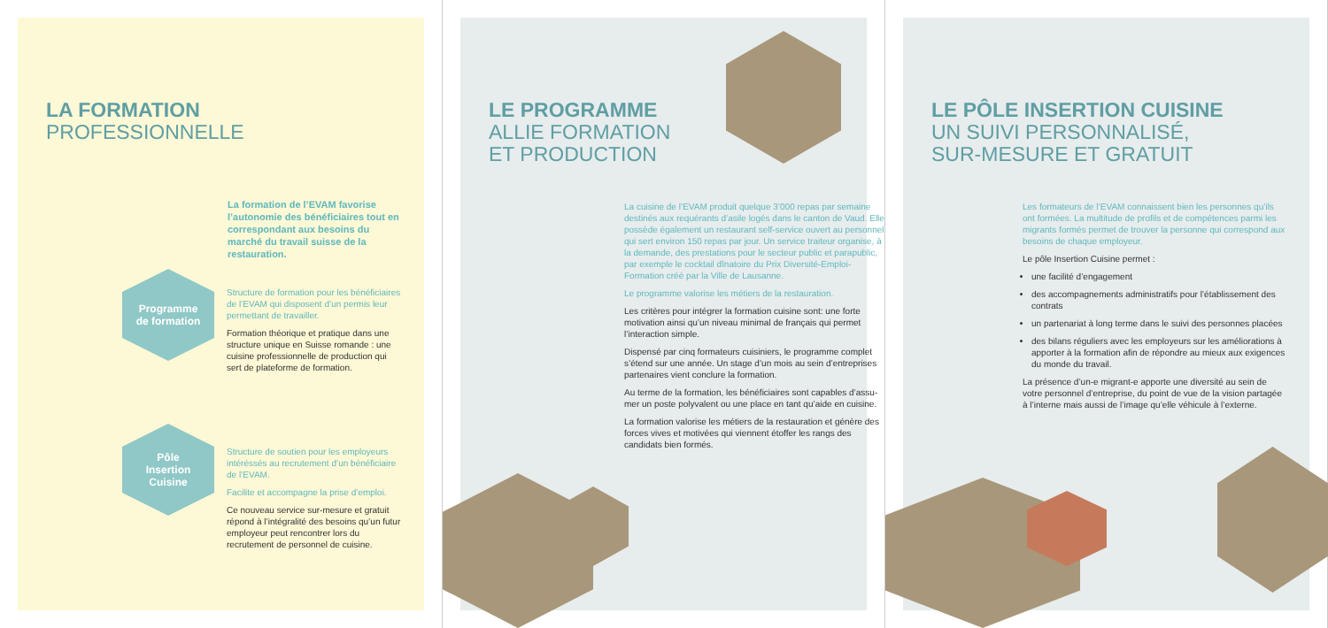LA FORMATION
PROFESSIONNELLE
La formation de l’EVAM favorise l’autonomie des bénéficiaires tout en correspondant aux besoins du marché du travail suisse de la restauration.
Programme
de formation
Structure de formation pour les béné­ficiaires de l’EVAM qui disposent d’un permis leur permettant de travailler.
Formation théorique et pratique dans une structure unique en Suisse romande : une cuisine professionnelle de production qui sert de plateforme de formation.
Pôle
Insertion
Cuisine
Structure de soutien pour les employeurs intéréssés au recrutement d’un béné­ficiaire de l’EVAM.
Facilite et accompagne la prise d’emploi.
Ce nouveau service sur-mesure et gratuit répond à l’intégralité des besoins qu’un futur employeur peut rencontrer lors du recrutement de personnel de cuisine.
LE PROGRAMME
ALLIE FORMATION
ET PRODUCTION
La cuisine de l’EVAM produit quelque 3’000 repas par semaine destinés aux requérants d’asile logés dans le canton de Vaud. Elle possède également un restaurant self-service ouvert au personnel qui sert environ 150 repas par jour. Un service traiteur organise, à la demande, des prestations pour le secteur public et parapublic, par exemple le cocktail dînatoire du Prix Diversité-Emploi-Formation créé par la Ville de Lausanne.
Le programme valorise les métiers de la restauration.
Les critères pour intégrer la formation cuisine sont: une forte motivation ainsi qu’un niveau minimal de français qui permet l’interaction simple.
Dispensé par cinq formateurs cuisiniers, le programme complet s’étend sur une année. Un stage d’un mois au sein d’entreprises partenaires vient conclure la formation.
Au terme de la formation, les bénéficiaires sont capables d’assu­mer un poste polyvalent ou une place en tant qu’aide en cuisine.
La formation valorise les métiers de la restauration et génère des forces vives et motivées qui viennent étoffer les rangs des candidats bien formés.
LE PÔLE INSERTION CUISINE
UN SUIVI PERSONNALISÉ,
SUR-MESURE ET GRATUIT
Les formateurs de l’EVAM connaissent bien les personnes qu’ils ont formées. La multitude de profils et de compétences parmi les migrants formés permet de trouver la personne qui correspond aux besoins de chaque employeur.
Le pôle Insertion Cuisine permet :
une facilité d’engagement
des accompagnements administratifs pour l’établissement des contrats
un partenariat à long terme dans le suivi des personnes placées
des bilans réguliers avec les employeurs sur les améliorations à apporter à la formation afin de répondre au mieux aux exi­gences du monde du travail.
La présence d’un-e migrant-e apporte une diversité au sein de votre personnel d’entreprise, du point de vue de la vision parta­gée à l’interne mais aussi de l’image qu’elle véhicule à l’externe.